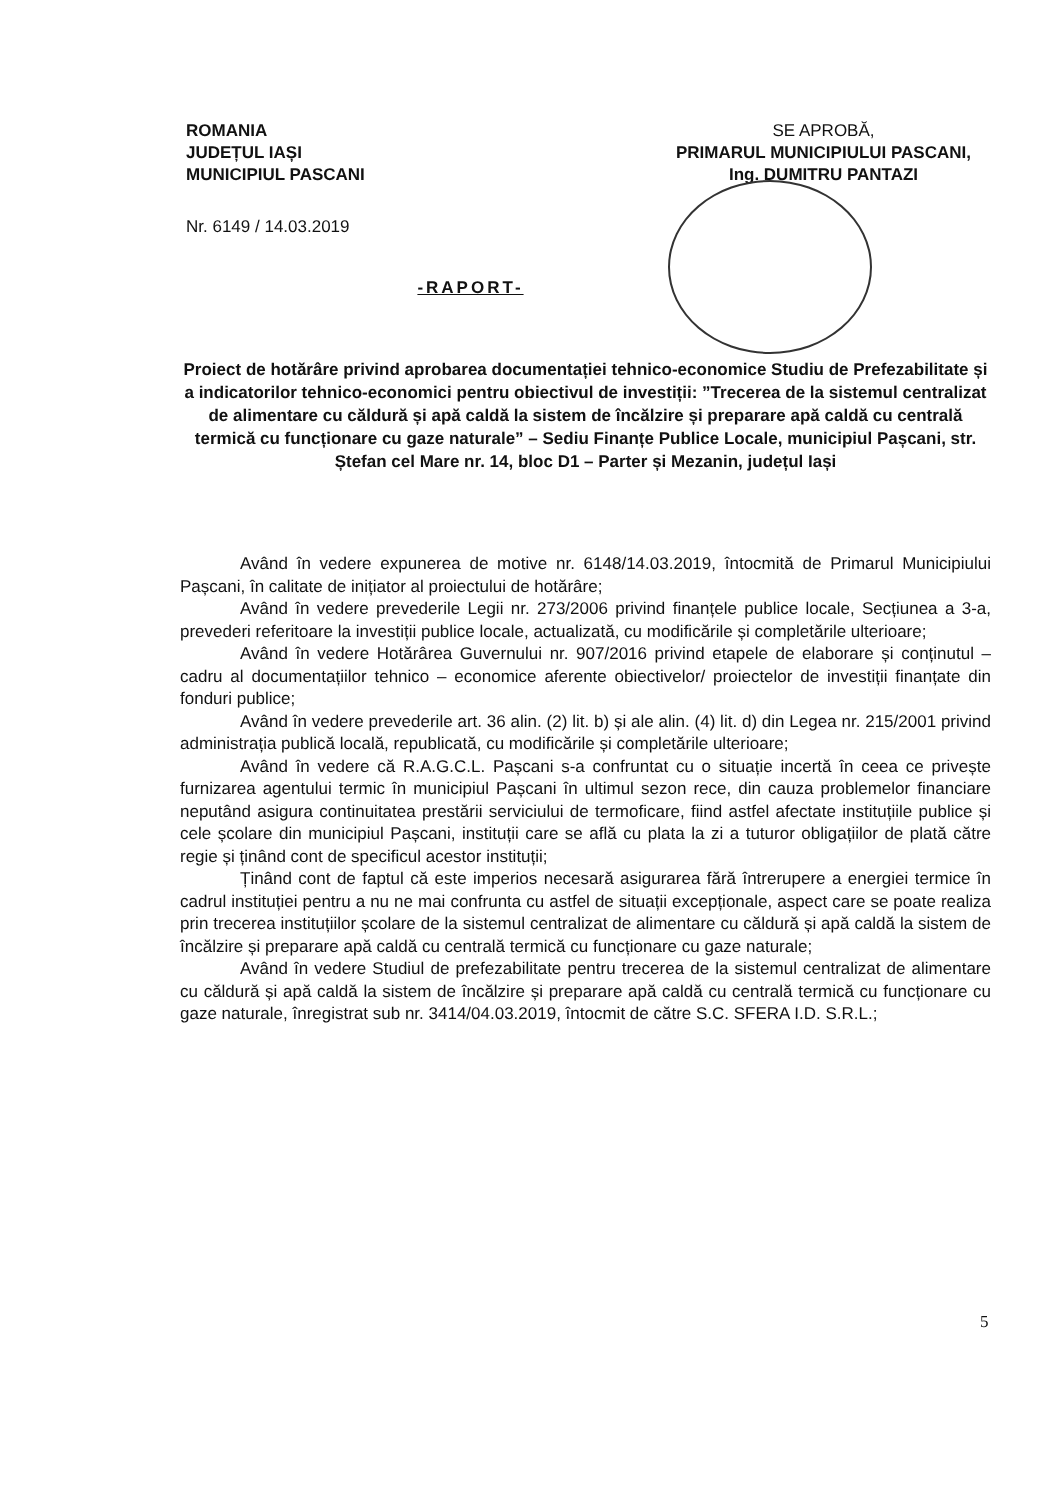ROMANIA
JUDEȚUL IAȘI
MUNICIPIUL PASCANI
Nr. 6149 / 14.03.2019
SE APROBĂ,
PRIMARUL MUNICIPIULUI PASCANI,
Ing. DUMITRU PANTAZI
-RAPORT-
Proiect de hotărâre privind aprobarea documentației tehnico-economice Studiu de Prefezabilitate și a indicatorilor tehnico-economici pentru obiectivul de investiții: ”Trecerea de la sistemul centralizat de alimentare cu căldură și apă caldă la sistem de încălzire și preparare apă caldă cu centrală termică cu funcționare cu gaze naturale” – Sediu Finanțe Publice Locale, municipiul Pașcani, str. Ștefan cel Mare nr. 14, bloc D1 – Parter și Mezanin, județul Iași
Având în vedere expunerea de motive nr. 6148/14.03.2019, întocmită de Primarul Municipiului Pașcani, în calitate de inițiator al proiectului de hotărâre;
Având în vedere prevederile Legii nr. 273/2006 privind finanțele publice locale, Secțiunea a 3-a, prevederi referitoare la investiții publice locale, actualizată, cu modificările și completările ulterioare;
Având în vedere Hotărârea Guvernului nr. 907/2016 privind etapele de elaborare și conținutul – cadru al documentațiilor tehnico – economice aferente obiectivelor/ proiectelor de investiții finanțate din fonduri publice;
Având în vedere prevederile art. 36 alin. (2) lit. b) și ale alin. (4) lit. d) din Legea nr. 215/2001 privind administrația publică locală, republicată, cu modificările și completările ulterioare;
Având în vedere că R.A.G.C.L. Pașcani s-a confruntat cu o situație incertă în ceea ce privește furnizarea agentului termic în municipiul Pașcani în ultimul sezon rece, din cauza problemelor financiare neputând asigura continuitatea prestării serviciului de termoficare, fiind astfel afectate instituțiile publice și cele școlare din municipiul Pașcani, instituții care se află cu plata la zi a tuturor obligațiilor de plată către regie și ținând cont de specificul acestor instituții;
Ținând cont de faptul că este imperios necesară asigurarea fără întrerupere a energiei termice în cadrul instituției pentru a nu ne mai confrunta cu astfel de situații excepționale, aspect care se poate realiza prin trecerea instituțiilor școlare de la sistemul centralizat de alimentare cu căldură și apă caldă la sistem de încălzire și preparare apă caldă cu centrală termică cu funcționare cu gaze naturale;
Având în vedere Studiul de prefezabilitate pentru trecerea de la sistemul centralizat de alimentare cu căldură și apă caldă la sistem de încălzire și preparare apă caldă cu centrală termică cu funcționare cu gaze naturale, înregistrat sub nr. 3414/04.03.2019, întocmit de către S.C. SFERA I.D. S.R.L.;
5